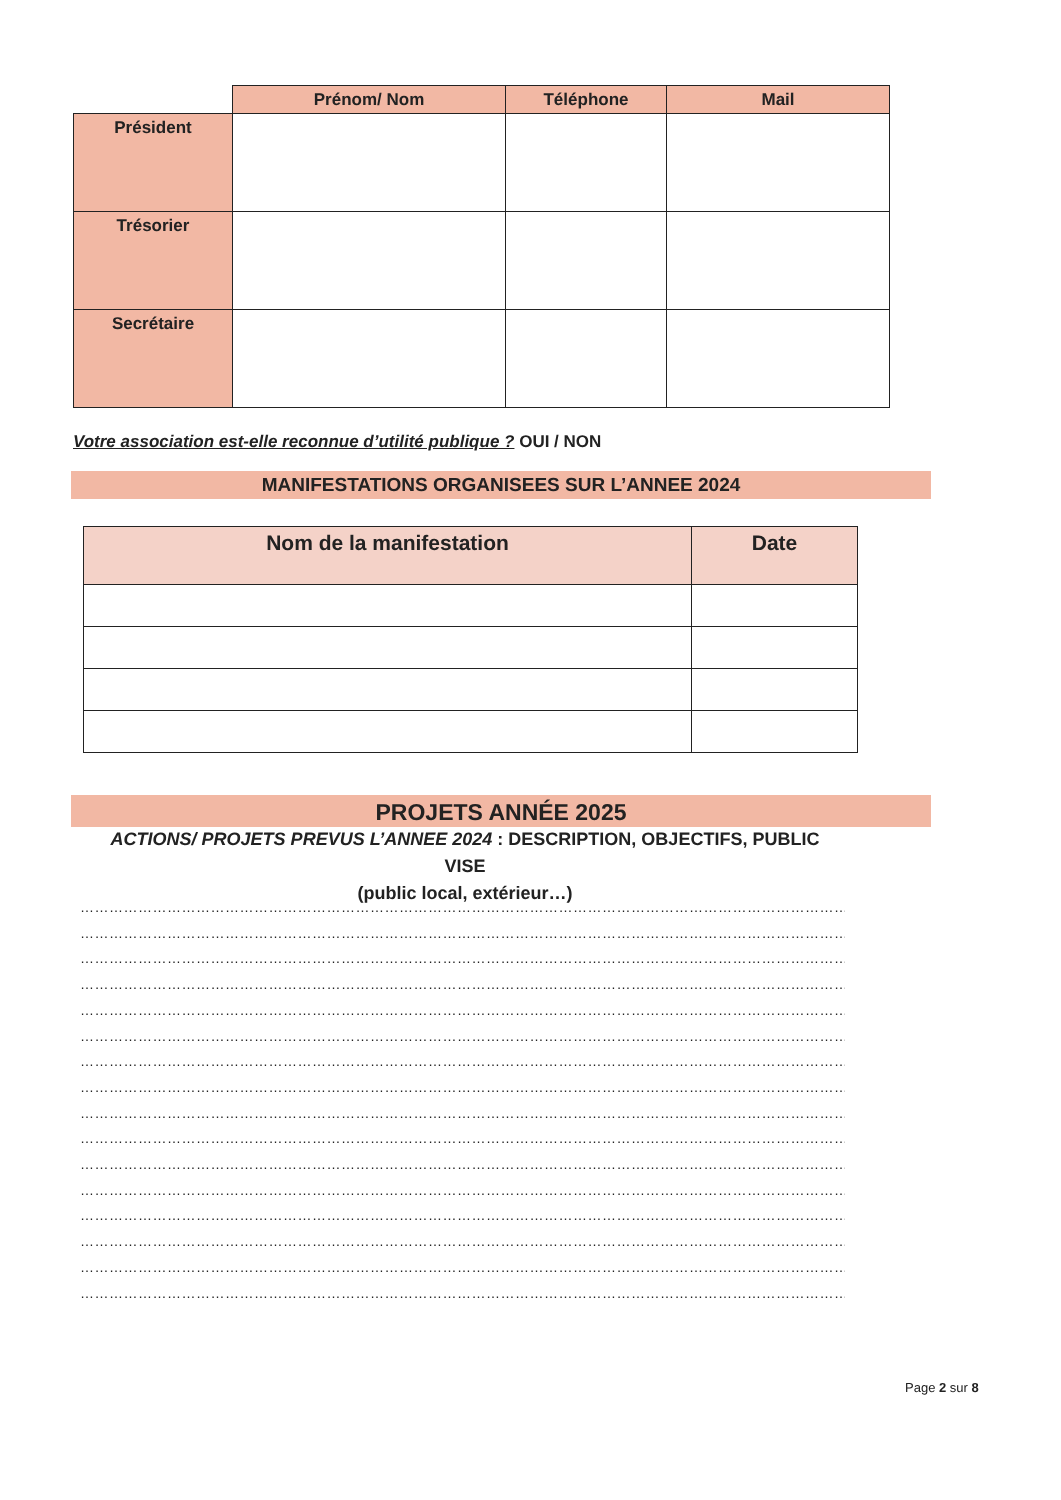| | Prénom/ Nom | Téléphone | Mail |
| Président | | | |
| Trésorier | | | |
| Secrétaire | | | |
Votre association est-elle reconnue d’utilité publique ? OUI / NON
MANIFESTATIONS ORGANISEES SUR L’ANNEE 2024
| Nom de la manifestation | Date |
| --- | --- |
PROJETS ANNÉE 2025
ACTIONS/ PROJETS PREVUS L’ANNEE 2024 : DESCRIPTION, OBJECTIFS, PUBLIC VISE
(public local, extérieur…)
…………………………………………………………………………………………………………………………………………………………………………
…………………………………………………………………………………………………………………………………………………………………………
…………………………………………………………………………………………………………………………………………………………………………
…………………………………………………………………………………………………………………………………………………………………………
…………………………………………………………………………………………………………………………………………………………………………
…………………………………………………………………………………………………………………………………………………………………………
…………………………………………………………………………………………………………………………………………………………………………
…………………………………………………………………………………………………………………………………………………………………………
…………………………………………………………………………………………………………………………………………………………………………
…………………………………………………………………………………………………………………………………………………………………………
…………………………………………………………………………………………………………………………………………………………………………
…………………………………………………………………………………………………………………………………………………………………………
…………………………………………………………………………………………………………………………………………………………………
…………………………………………………………………………………………………………………………………………………………………………
…………………………………………………………………………………………………………………………………………………………………………
…………………………………………………………………………………………………………………………………………………………………………
Page 2 sur 8